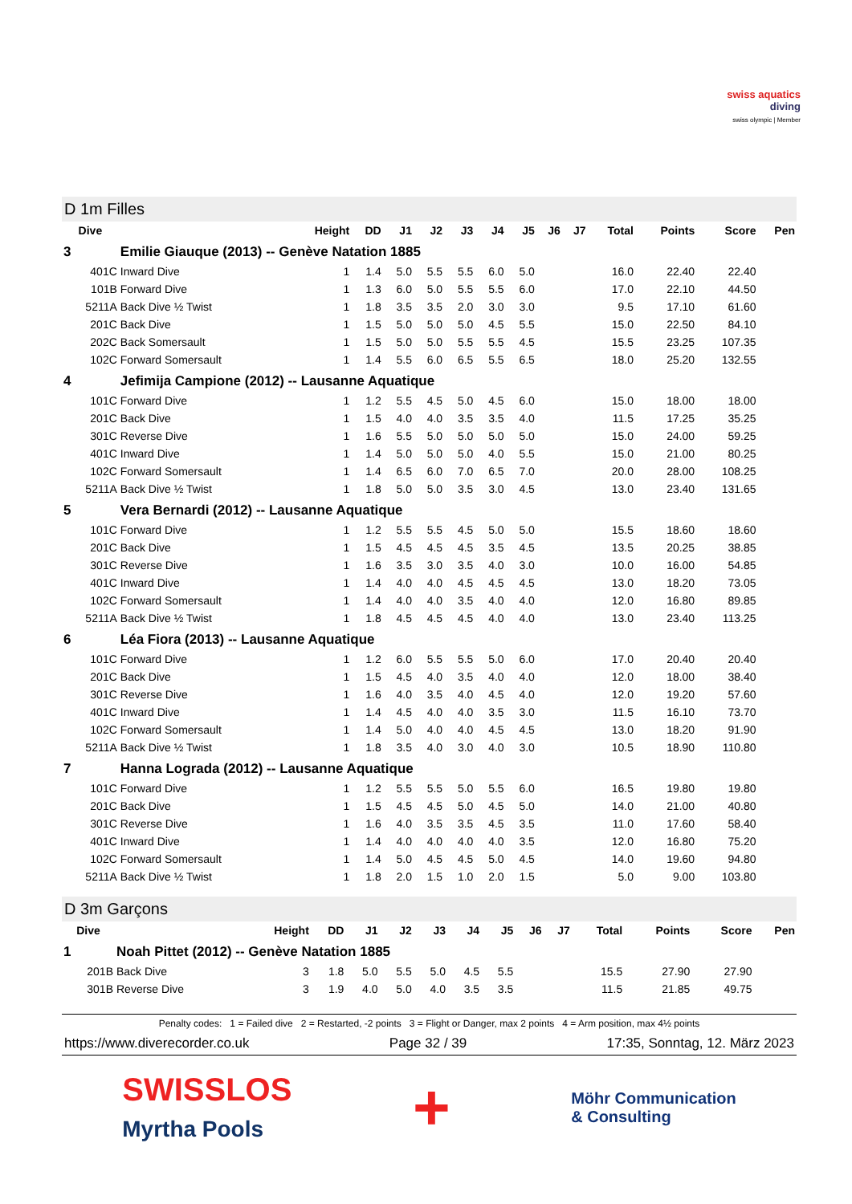swiss aquatics
diving
swiss olympic | Member
D 1m Filles
| Dive | | Height | DD | J1 | J2 | J3 | J4 | J5 | J6 | J7 | Total | Points | Score | Pen |
| --- | --- | --- | --- | --- | --- | --- | --- | --- | --- | --- | --- | --- | --- | --- |
| 3 | Emilie Giauque (2013) -- Genève Natation 1885 | | | | | | | | | | | | | |
| 401C | Inward Dive | 1 | 1.4 | 5.0 | 5.5 | 5.5 | 6.0 | 5.0 | | | 16.0 | 22.40 | 22.40 | |
| 101B | Forward Dive | 1 | 1.3 | 6.0 | 5.0 | 5.5 | 5.5 | 6.0 | | | 17.0 | 22.10 | 44.50 | |
| 5211A | Back Dive ½ Twist | 1 | 1.8 | 3.5 | 3.5 | 2.0 | 3.0 | 3.0 | | | 9.5 | 17.10 | 61.60 | |
| 201C | Back Dive | 1 | 1.5 | 5.0 | 5.0 | 5.0 | 4.5 | 5.5 | | | 15.0 | 22.50 | 84.10 | |
| 202C | Back Somersault | 1 | 1.5 | 5.0 | 5.0 | 5.5 | 5.5 | 4.5 | | | 15.5 | 23.25 | 107.35 | |
| 102C | Forward Somersault | 1 | 1.4 | 5.5 | 6.0 | 6.5 | 5.5 | 6.5 | | | 18.0 | 25.20 | 132.55 | |
| 4 | Jefimija Campione (2012) -- Lausanne Aquatique | | | | | | | | | | | | | |
| 101C | Forward Dive | 1 | 1.2 | 5.5 | 4.5 | 5.0 | 4.5 | 6.0 | | | 15.0 | 18.00 | 18.00 | |
| 201C | Back Dive | 1 | 1.5 | 4.0 | 4.0 | 3.5 | 3.5 | 4.0 | | | 11.5 | 17.25 | 35.25 | |
| 301C | Reverse Dive | 1 | 1.6 | 5.5 | 5.0 | 5.0 | 5.0 | 5.0 | | | 15.0 | 24.00 | 59.25 | |
| 401C | Inward Dive | 1 | 1.4 | 5.0 | 5.0 | 5.0 | 4.0 | 5.5 | | | 15.0 | 21.00 | 80.25 | |
| 102C | Forward Somersault | 1 | 1.4 | 6.5 | 6.0 | 7.0 | 6.5 | 7.0 | | | 20.0 | 28.00 | 108.25 | |
| 5211A | Back Dive ½ Twist | 1 | 1.8 | 5.0 | 5.0 | 3.5 | 3.0 | 4.5 | | | 13.0 | 23.40 | 131.65 | |
| 5 | Vera Bernardi (2012) -- Lausanne Aquatique | | | | | | | | | | | | | |
| 101C | Forward Dive | 1 | 1.2 | 5.5 | 5.5 | 4.5 | 5.0 | 5.0 | | | 15.5 | 18.60 | 18.60 | |
| 201C | Back Dive | 1 | 1.5 | 4.5 | 4.5 | 4.5 | 3.5 | 4.5 | | | 13.5 | 20.25 | 38.85 | |
| 301C | Reverse Dive | 1 | 1.6 | 3.5 | 3.0 | 3.5 | 4.0 | 3.0 | | | 10.0 | 16.00 | 54.85 | |
| 401C | Inward Dive | 1 | 1.4 | 4.0 | 4.0 | 4.5 | 4.5 | 4.5 | | | 13.0 | 18.20 | 73.05 | |
| 102C | Forward Somersault | 1 | 1.4 | 4.0 | 4.0 | 3.5 | 4.0 | 4.0 | | | 12.0 | 16.80 | 89.85 | |
| 5211A | Back Dive ½ Twist | 1 | 1.8 | 4.5 | 4.5 | 4.5 | 4.0 | 4.0 | | | 13.0 | 23.40 | 113.25 | |
| 6 | Léa Fiora (2013) -- Lausanne Aquatique | | | | | | | | | | | | | |
| 101C | Forward Dive | 1 | 1.2 | 6.0 | 5.5 | 5.5 | 5.0 | 6.0 | | | 17.0 | 20.40 | 20.40 | |
| 201C | Back Dive | 1 | 1.5 | 4.5 | 4.0 | 3.5 | 4.0 | 4.0 | | | 12.0 | 18.00 | 38.40 | |
| 301C | Reverse Dive | 1 | 1.6 | 4.0 | 3.5 | 4.0 | 4.5 | 4.0 | | | 12.0 | 19.20 | 57.60 | |
| 401C | Inward Dive | 1 | 1.4 | 4.5 | 4.0 | 4.0 | 3.5 | 3.0 | | | 11.5 | 16.10 | 73.70 | |
| 102C | Forward Somersault | 1 | 1.4 | 5.0 | 4.0 | 4.0 | 4.5 | 4.5 | | | 13.0 | 18.20 | 91.90 | |
| 5211A | Back Dive ½ Twist | 1 | 1.8 | 3.5 | 4.0 | 3.0 | 4.0 | 3.0 | | | 10.5 | 18.90 | 110.80 | |
| 7 | Hanna Lograda (2012) -- Lausanne Aquatique | | | | | | | | | | | | | |
| 101C | Forward Dive | 1 | 1.2 | 5.5 | 5.5 | 5.0 | 5.5 | 6.0 | | | 16.5 | 19.80 | 19.80 | |
| 201C | Back Dive | 1 | 1.5 | 4.5 | 4.5 | 5.0 | 4.5 | 5.0 | | | 14.0 | 21.00 | 40.80 | |
| 301C | Reverse Dive | 1 | 1.6 | 4.0 | 3.5 | 3.5 | 4.5 | 3.5 | | | 11.0 | 17.60 | 58.40 | |
| 401C | Inward Dive | 1 | 1.4 | 4.0 | 4.0 | 4.0 | 4.0 | 3.5 | | | 12.0 | 16.80 | 75.20 | |
| 102C | Forward Somersault | 1 | 1.4 | 5.0 | 4.5 | 4.5 | 5.0 | 4.5 | | | 14.0 | 19.60 | 94.80 | |
| 5211A | Back Dive ½ Twist | 1 | 1.8 | 2.0 | 1.5 | 1.0 | 2.0 | 1.5 | | | 5.0 | 9.00 | 103.80 | |
D 3m Garçons
| Dive | | Height | DD | J1 | J2 | J3 | J4 | J5 | J6 | J7 | Total | Points | Score | Pen |
| --- | --- | --- | --- | --- | --- | --- | --- | --- | --- | --- | --- | --- | --- | --- |
| 1 | Noah Pittet (2012) -- Genève Natation 1885 | | | | | | | | | | | | | |
| 201B | Back Dive | 3 | 1.8 | 5.0 | 5.5 | 5.0 | 4.5 | 5.5 | | | 15.5 | 27.90 | 27.90 | |
| 301B | Reverse Dive | 3 | 1.9 | 4.0 | 5.0 | 4.0 | 3.5 | 3.5 | | | 11.5 | 21.85 | 49.75 | |
Penalty codes: 1 = Failed dive 2 = Restarted, -2 points 3 = Flight or Danger, max 2 points 4 = Arm position, max 4½ points
https://www.diverecorder.co.uk Page 32 / 39 17:35, Sonntag, 12. März 2023
SWISSLOS
Myrtha Pools
+
Möhr Communication
& Consulting